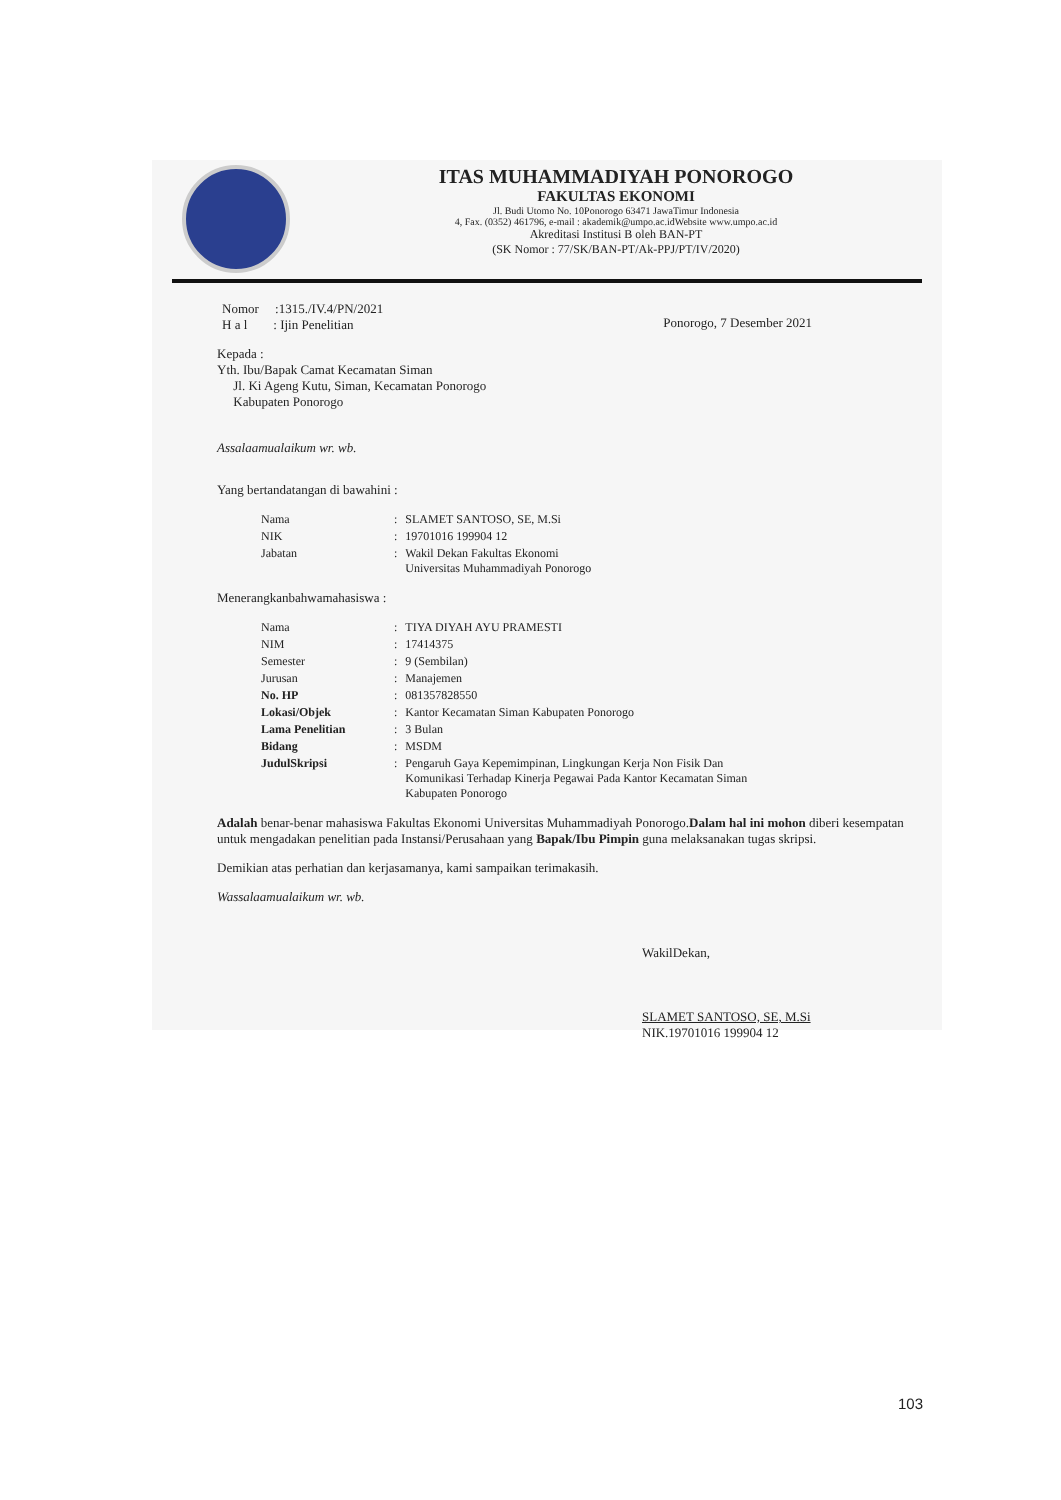ITAS MUHAMMADIYAH PONOROGO
FAKULTAS EKONOMI
Jl. Budi Utomo No. 10Ponorogo 63471 JawaTimur Indonesia
4, Fax. (0352) 461796, e-mail : akademik@umpo.ac.idWebsite www.umpo.ac.id
Akreditasi Institusi B oleh BAN-PT
(SK Nomor : 77/SK/BAN-PT/Ak-PPJ/PT/IV/2020)
Nomor :1315./IV.4/PN/2021
H a l : Ijin Penelitian
Ponorogo, 7 Desember 2021
Kepada :
Yth. Ibu/Bapak Camat Kecamatan Siman
Jl. Ki Ageng Kutu, Siman, Kecamatan Ponorogo
Kabupaten Ponorogo
Assalaamualaikum wr. wb.
Yang bertandatangan di bawahini :
| Nama | : | SLAMET SANTOSO, SE, M.Si |
| NIK | : | 19701016 199904 12 |
| Jabatan | : | Wakil Dekan Fakultas Ekonomi Universitas Muhammadiyah Ponorogo |
Menerangkanbahwamahasiswa :
| Nama | : | TIYA DIYAH AYU PRAMESTI |
| NIM | : | 17414375 |
| Semester | : | 9 (Sembilan) |
| Jurusan | : | Manajemen |
| No. HP | : | 081357828550 |
| Lokasi/Objek | : | Kantor Kecamatan Siman Kabupaten Ponorogo |
| Lama Penelitian | : | 3 Bulan |
| Bidang | : | MSDM |
| JudulSkripsi | : | Pengaruh Gaya Kepemimpinan, Lingkungan Kerja Non Fisik Dan Komunikasi Terhadap Kinerja Pegawai Pada Kantor Kecamatan Siman Kabupaten Ponorogo |
Adalah benar-benar mahasiswa Fakultas Ekonomi Universitas Muhammadiyah Ponorogo.Dalam hal ini mohon diberi kesempatan untuk mengadakan penelitian pada Instansi/Perusahaan yang Bapak/Ibu Pimpin guna melaksanakan tugas skripsi.
Demikian atas perhatian dan kerjasamanya, kami sampaikan terimakasih.
Wassalaamualaikum wr. wb.
WakilDekan,
SLAMET SANTOSO, SE, M.Si
NIK.19701016 199904 12
103